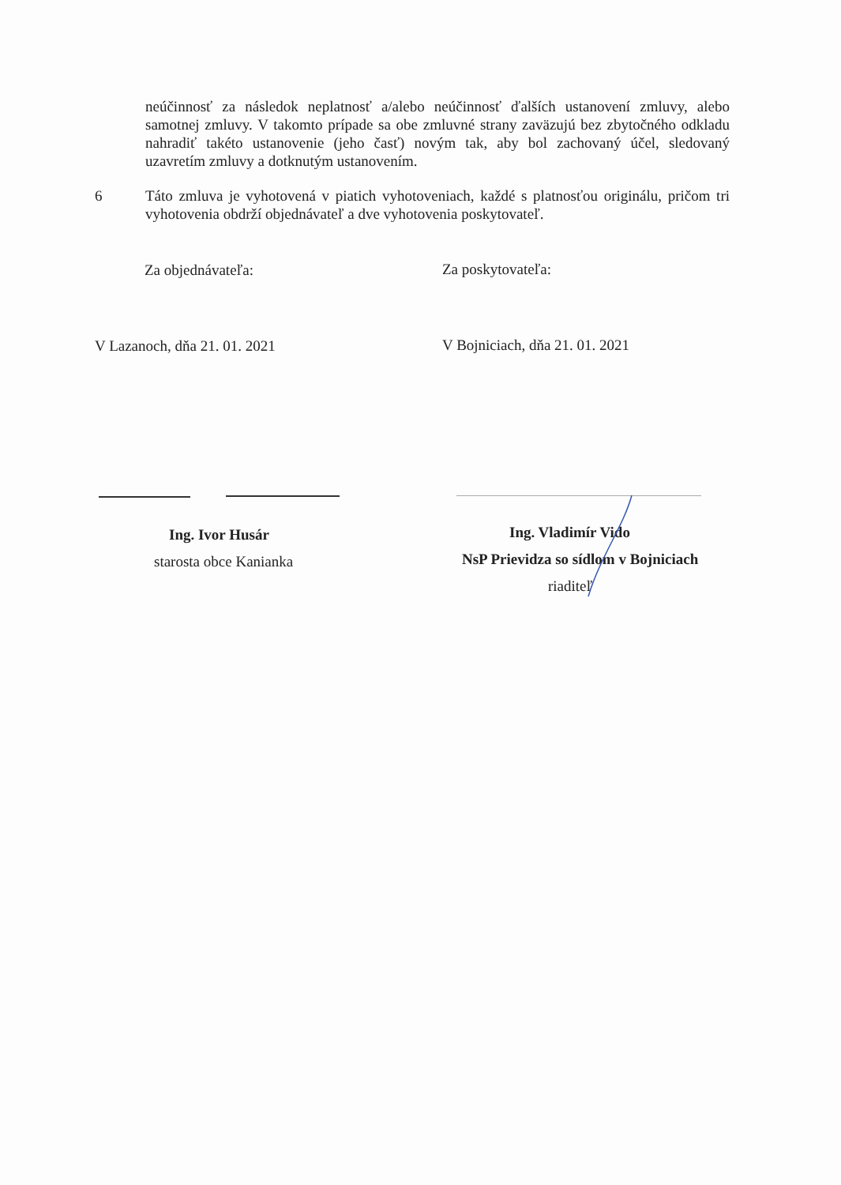neúčinnosť za následok neplatnosť a/alebo neúčinnosť ďalších ustanovení zmluvy, alebo samotnej zmluvy. V takomto prípade sa obe zmluvné strany zaväzujú bez zbytočného odkladu nahradiť takéto ustanovenie (jeho časť) novým tak, aby bol zachovaný účel, sledovaný uzavretím zmluvy a dotknutým ustanovením.
6 Táto zmluva je vyhotovená v piatich vyhotoveniach, každé s platnosťou originálu, pričom tri vyhotovenia obdrží objednávateľ a dve vyhotovenia poskytovateľ.
Za objednávateľa: Za poskytovateľa:
V Lazanoch, dňa 21. 01. 2021 V Bojniciach, dňa 21. 01. 2021
Ing. Ivor Husár
starosta obce Kanianka
Ing. Vladimír Vido
NsP Prievidza so sídlom v Bojniciach
riaditeľ